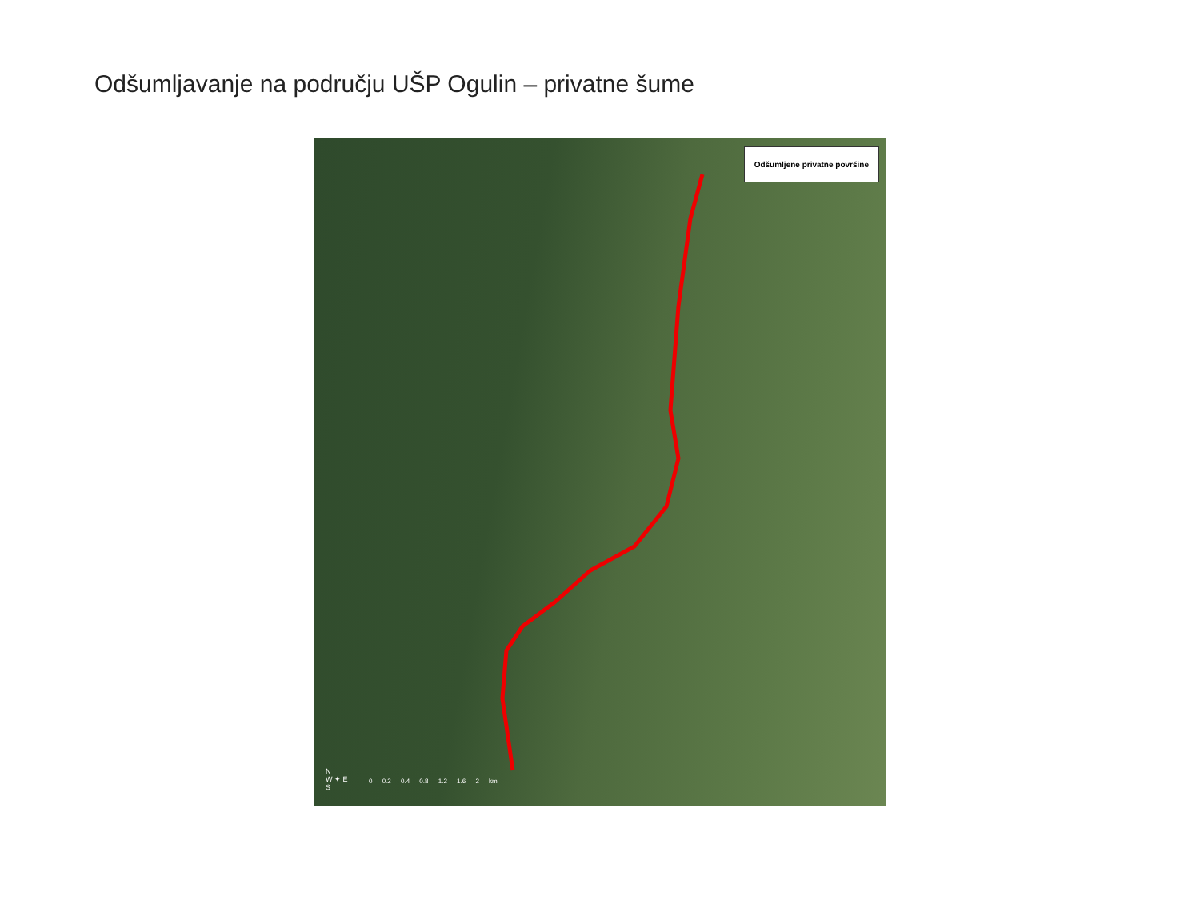Odšumljavanje na području UŠP Ogulin – privatne šume
Odšumljene privatne površine
N
W ✦ E
S
0 0.2 0.4 0.8 1.2 1.6 2 km